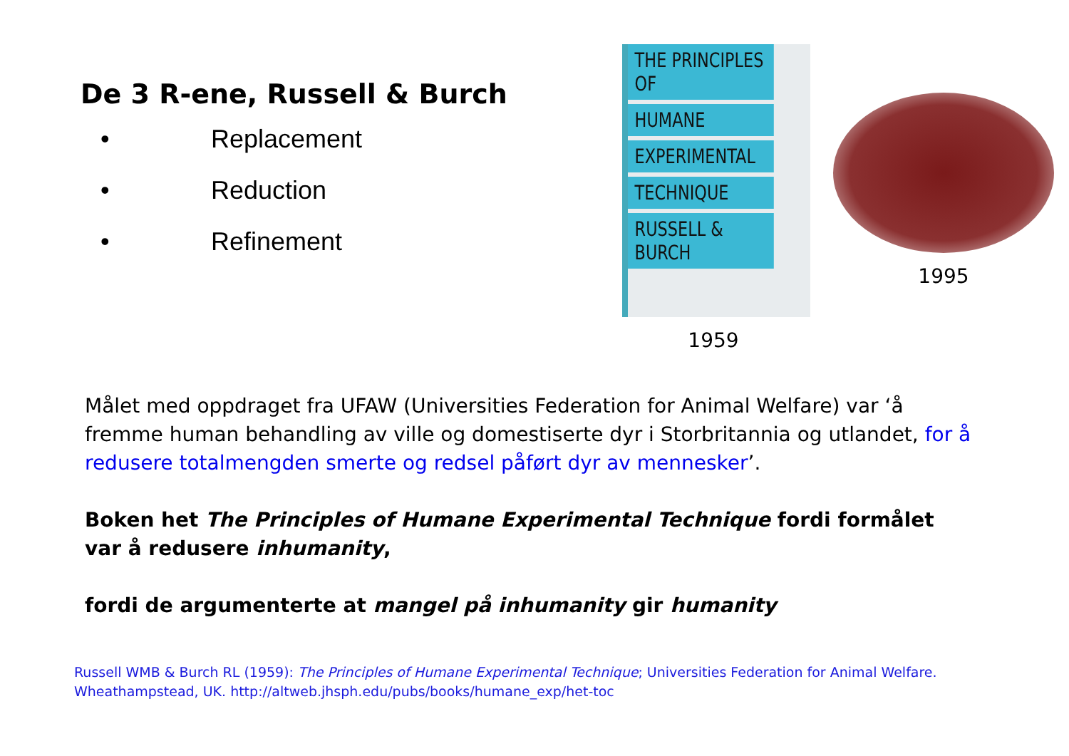De 3 R-ene, Russell & Burch
• Replacement
• Reduction
• Refinement
THE PRINCIPLES OF
HUMANE
EXPERIMENTAL
TECHNIQUE
RUSSELL & BURCH
1959
1995
Målet med oppdraget fra UFAW (Universities Federation for Animal Welfare) var ‘å fremme human behandling av ville og domestiserte dyr i Storbritannia og utlandet, for å redusere totalmengden smerte og redsel påført dyr av mennesker’.
Boken het The Principles of Humane Experimental Technique fordi formålet var å redusere inhumanity,
fordi de argumenterte at mangel på inhumanity gir humanity
Russell WMB & Burch RL (1959): The Principles of Humane Experimental Technique; Universities Federation for Animal Welfare.
Wheathampstead, UK. http://altweb.jhsph.edu/pubs/books/humane_exp/het-toc